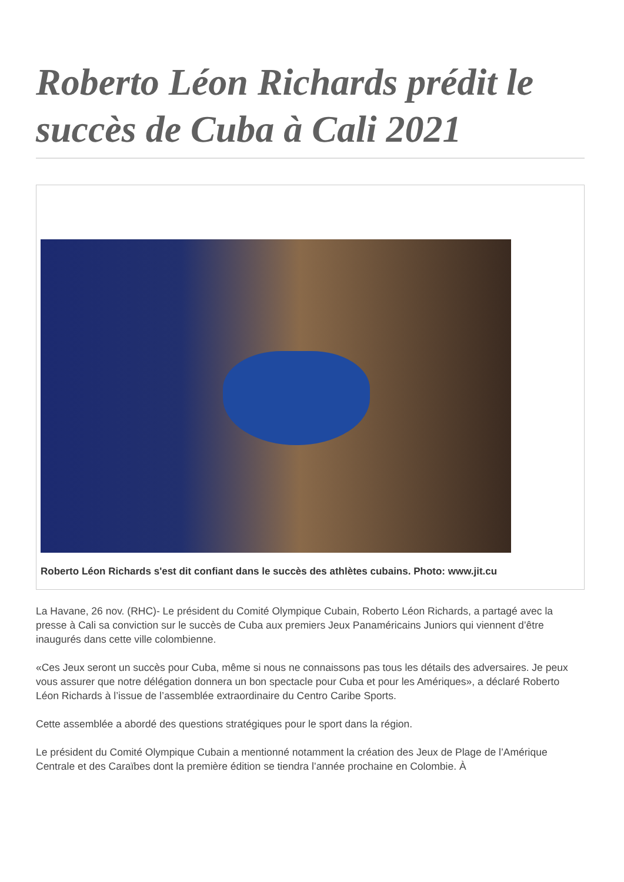Roberto Léon Richards prédit le succès de Cuba à Cali 2021
Roberto Léon Richards s'est dit confiant dans le succès des athlètes cubains. Photo: www.jit.cu
La Havane, 26 nov. (RHC)- Le président du Comité Olympique Cubain, Roberto Léon Richards, a partagé avec la presse à Cali sa conviction sur le succès de Cuba aux premiers Jeux Panaméricains Juniors qui viennent d’être inaugurés dans cette ville colombienne.
«Ces Jeux seront un succès pour Cuba, même si nous ne connaissons pas tous les détails des adversaires. Je peux vous assurer que notre délégation donnera un bon spectacle pour Cuba et pour les Amériques», a déclaré Roberto Léon Richards à l’issue de l’assemblée extraordinaire du Centro Caribe Sports.
Cette assemblée a abordé des questions stratégiques pour le sport dans la région.
Le président du Comité Olympique Cubain a mentionné notamment la création des Jeux de Plage de l’Amérique Centrale et des Caraïbes dont la première édition se tiendra l’année prochaine en Colombie. À